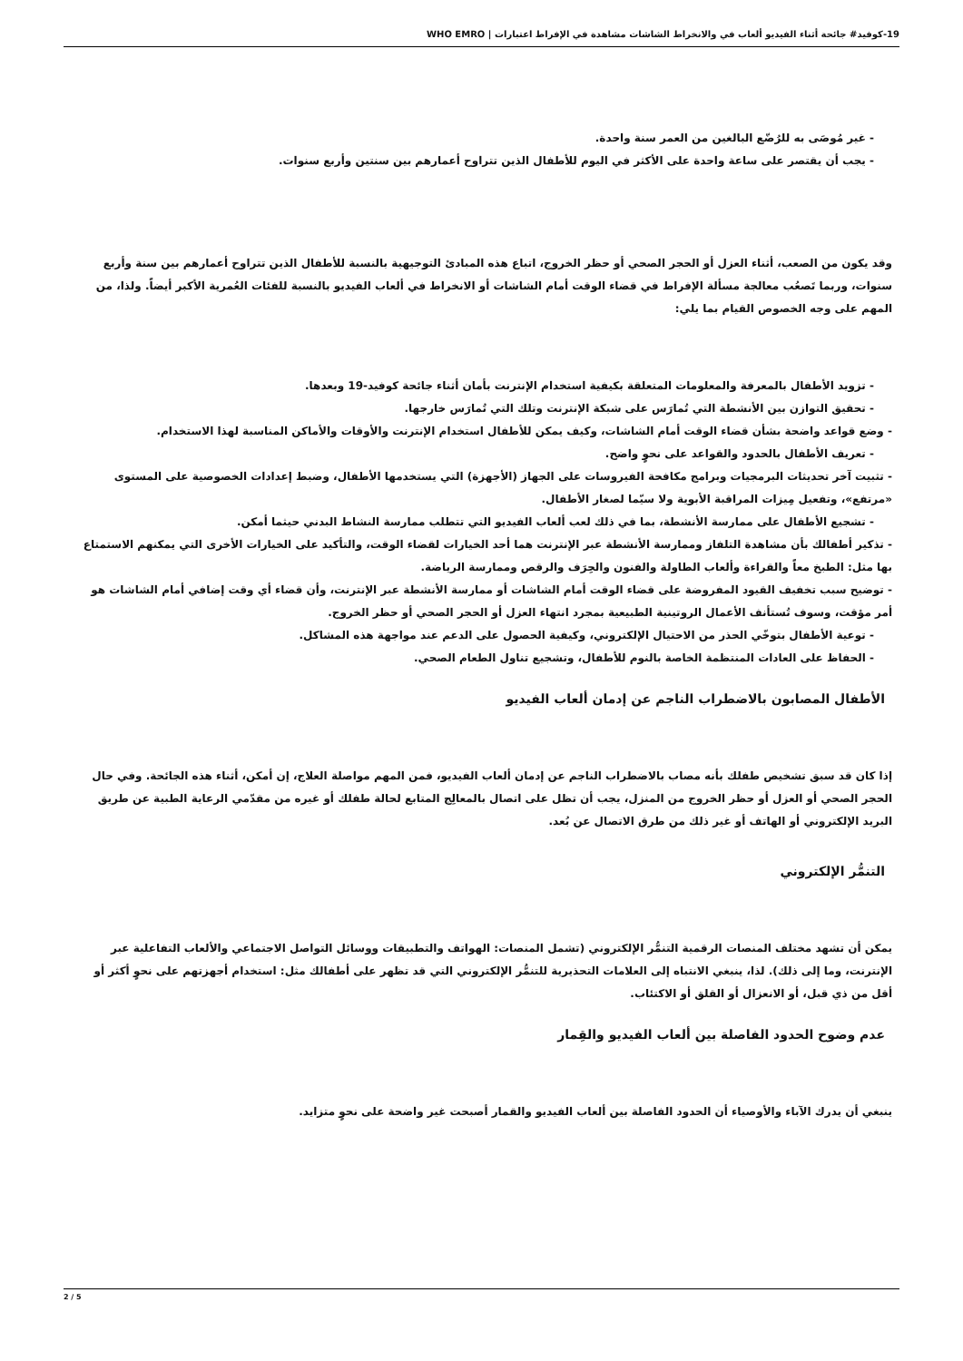19-كوفيد# جائحة أثناء الفيديو ألعاب في والانخراط الشاشات مشاهدة في الإفراط اعتبارات | WHO EMRO
- غير مُوصَى به للرُضّع البالغين من العمر سنة واحدة.
- يجب أن يقتصر على ساعة واحدة على الأكثر في اليوم للأطفال الذين تتراوح أعمارهم بين سنتين وأربع سنوات.
وقد يكون من الصعب، أثناء العزل أو الحجر الصحي أو حظر الخروج، اتباع هذه المبادئ التوجيهية بالنسبة للأطفال الذين تتراوح أعمارهم بين سنة وأربع سنوات، وربما تَصعُب معالجة مسألة الإفراط في قضاء الوقت أمام الشاشات أو الانخراط في ألعاب الفيديو بالنسبة للفئات العُمرية الأكبر أيضاً. ولذا، من المهم على وجه الخصوص القيام بما يلي:
- تزويد الأطفال بالمعرفة والمعلومات المتعلقة بكيفية استخدام الإنترنت بأمان أثناء جائحة كوفيد-19 وبعدها.
- تحقيق التوازن بين الأنشطة التي تُمارَس على شبكة الإنترنت وتلك التي تُمارَس خارجها.
- وضع قواعد واضحة بشأن قضاء الوقت أمام الشاشات، وكيف يمكن للأطفال استخدام الإنترنت والأوقات والأماكن المناسبة لهذا الاستخدام.
- تعريف الأطفال بالحدود والقواعد على نحوٍ واضح.
- تثبيت آخر تحديثات البرمجيات وبرامج مكافحة الفيروسات على الجهاز (الأجهزة) التي يستخدمها الأطفال، وضبط إعدادات الخصوصية على المستوى «مرتفع»، وتفعيل مِيزات المراقبة الأبوية ولا سيّما لصغار الأطفال.
- تشجيع الأطفال على ممارسة الأنشطة، بما في ذلك لعب ألعاب الفيديو التي تتطلب ممارسة النشاط البدني حيثما أمكن.
- تذكير أطفالك بأن مشاهدة التلفاز وممارسة الأنشطة عبر الإنترنت هما أحد الخيارات لقضاء الوقت، والتأكيد على الخيارات الأخرى التي يمكنهم الاستمتاع بها مثل: الطبخ معاً والقراءة وألعاب الطاولة والفنون والحِرَف والرقص وممارسة الرياضة.
- توضيح سبب تخفيف القيود المفروضة على قضاء الوقت أمام الشاشات أو ممارسة الأنشطة عبر الإنترنت، وأن قضاء أي وقت إضافي أمام الشاشات هو أمر مؤقت، وسوف تُستأنف الأعمال الروتينية الطبيعية بمجرد انتهاء العزل أو الحجر الصحي أو حظر الخروج.
- توعية الأطفال بتوخّي الحذر من الاحتيال الإلكتروني، وكيفية الحصول على الدعم عند مواجهة هذه المشاكل.
- الحفاظ على العادات المنتظمة الخاصة بالنوم للأطفال، وتشجيع تناول الطعام الصحي.
الأطفال المصابون بالاضطراب الناجم عن إدمان ألعاب الفيديو
إذا كان قد سبق تشخيص طفلك بأنه مصاب بالاضطراب الناجم عن إدمان ألعاب الفيديو، فمن المهم مواصلة العلاج، إن أمكن، أثناء هذه الجائحة. وفي حال الحجر الصحي أو العزل أو حظر الخروج من المنزل، يجب أن تظل على اتصال بالمعالِج المتابع لحالة طفلك أو غيره من مقدّمي الرعاية الطبية عن طريق البريد الإلكتروني أو الهاتف أو غير ذلك من طرق الاتصال عن بُعد.
التنمُّر الإلكتروني
يمكن أن تشهد مختلف المنصات الرقمية التنمُّر الإلكتروني (تشمل المنصات: الهواتف والتطبيقات ووسائل التواصل الاجتماعي والألعاب التفاعلية عبر الإنترنت، وما إلى ذلك). لذا، ينبغي الانتباه إلى العلامات التحذيرية للتنمُّر الإلكتروني التي قد تظهر على أطفالك مثل: استخدام أجهزتهم على نحوٍ أكثر أو أقل من ذي قبل، أو الانعزال أو القلق أو الاكتئاب.
عدم وضوح الحدود الفاصلة بين ألعاب الفيديو والقِمار
ينبغي أن يدرك الآباء والأوصياء أن الحدود الفاصلة بين ألعاب الفيديو والقمار أصبحت غير واضحة على نحوٍ متزايد.
2 / 5